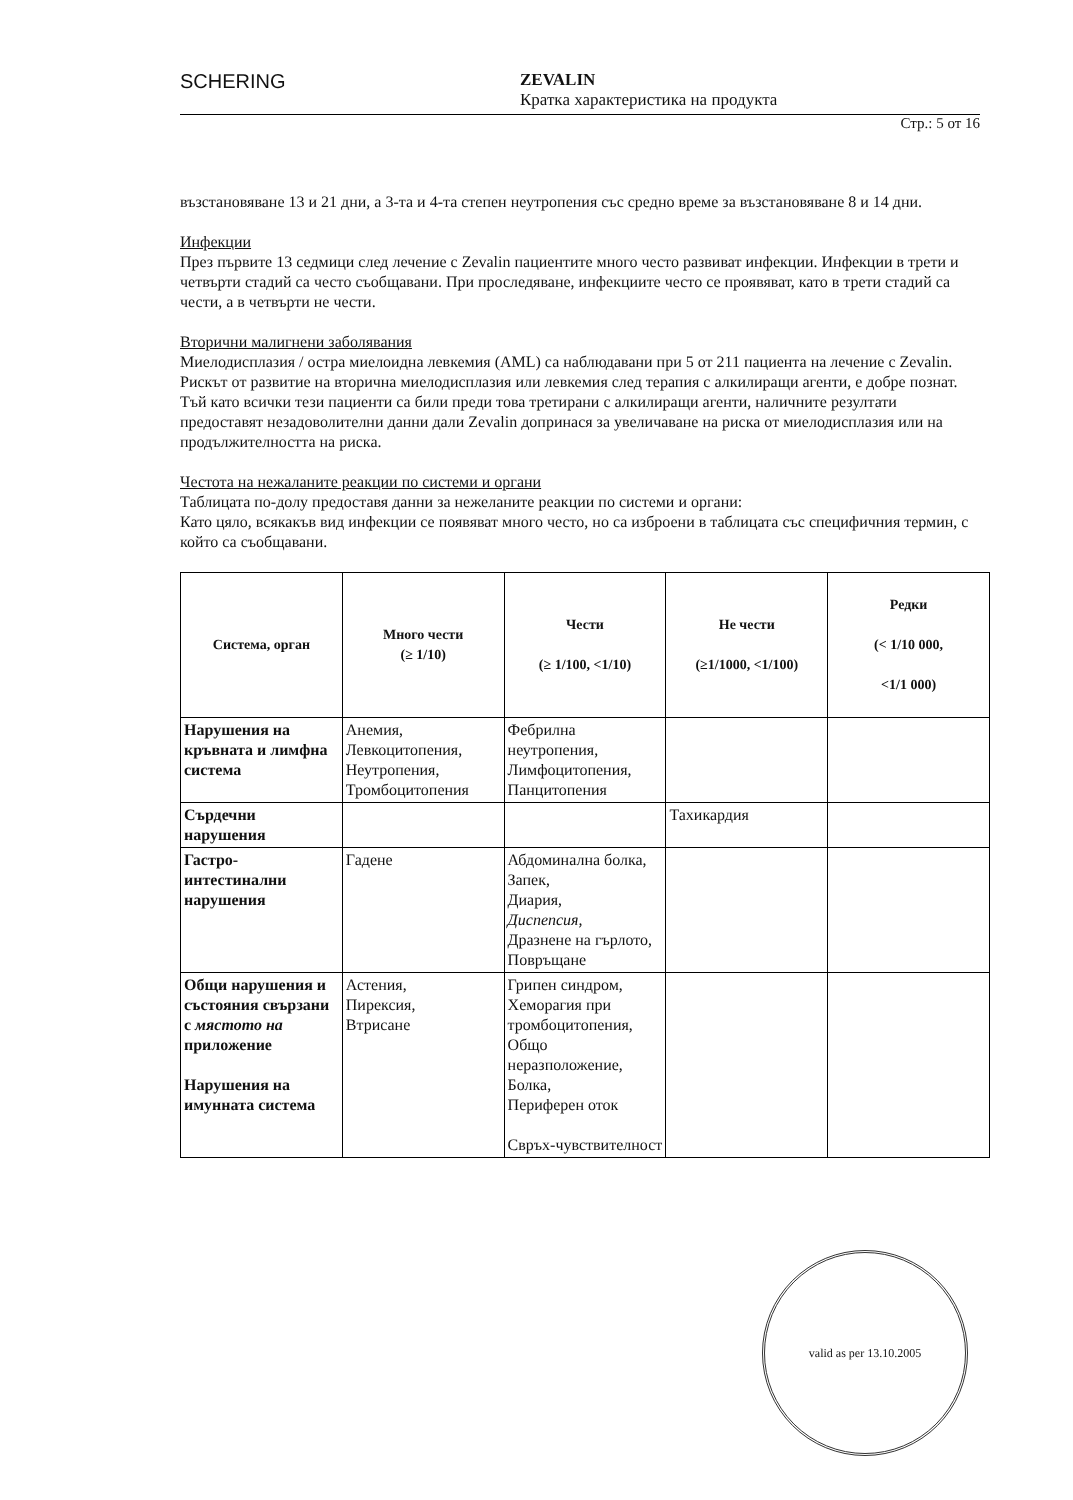SCHERING
ZEVALIN
Кратка характеристика на продукта
Стр.: 5 от 16
възстановяване 13 и 21 дни, а 3-та и 4-та степен неутропения със средно време за възстановяване 8 и 14 дни.
Инфекции
През първите 13 седмици след лечение с Zevalin пациентите много често развиват инфекции. Инфекции в трети и четвърти стадий са често съобщавани. При проследяване, инфекциите често се проявяват, като в трети стадий са чести, а в четвърти не чести.
Вторични малигнени заболявания
Миелодисплазия / остра миелоидна левкемия (AML) са наблюдавани при 5 от 211 пациента на лечение с Zevalin. Рискът от развитие на вторична миелодисплазия или левкемия след терапия с алкилиращи агенти, е добре познат. Тъй като всички тези пациенти са били преди това третирани с алкилиращи агенти, наличните резултати предоставят незадоволителни данни дали Zevalin допринася за увеличаване на риска от миелодисплазия или на продължителността на риска.
Честота на нежаланите реакции по системи и органи
Таблицата по-долу предоставя данни за нежеланите реакции по системи и органи:
Като цяло, всякакъв вид инфекции се появяват много често, но са изброени в таблицата със специфичния термин, с който са съобщавани.
| Система, орган | Много чести (≥ 1/10) | Чести (≥ 1/100, <1/10) | Не чести (≥1/1000, <1/100) | Редки (< 1/10 000, <1/1 000) |
| --- | --- | --- | --- | --- |
| Нарушения на кръвната и лимфна система | Анемия, Левкоцитопения, Неутропения, Тромбоцитопения | Фебрилна неутропения, Лимфоцитопения, Панцитопения | | |
| Сърдечни нарушения | | | Тахикардия | |
| Гастро-интестинални нарушения | Гадене | Абдоминална болка, Запек, Диария, Диспепсия, Дразнене на гърлото, Повръщане | | |
| Общи нарушения и състояния свързани с мястото на приложение Нарушения на имунната система | Астения, Пирексия, Втрисане | Грипен синдром, Хеморагия при тромбоцитопения, Общо неразположение, Болка, Периферен оток Свръх-чувствителност | | |
valid as per 13.10.2005